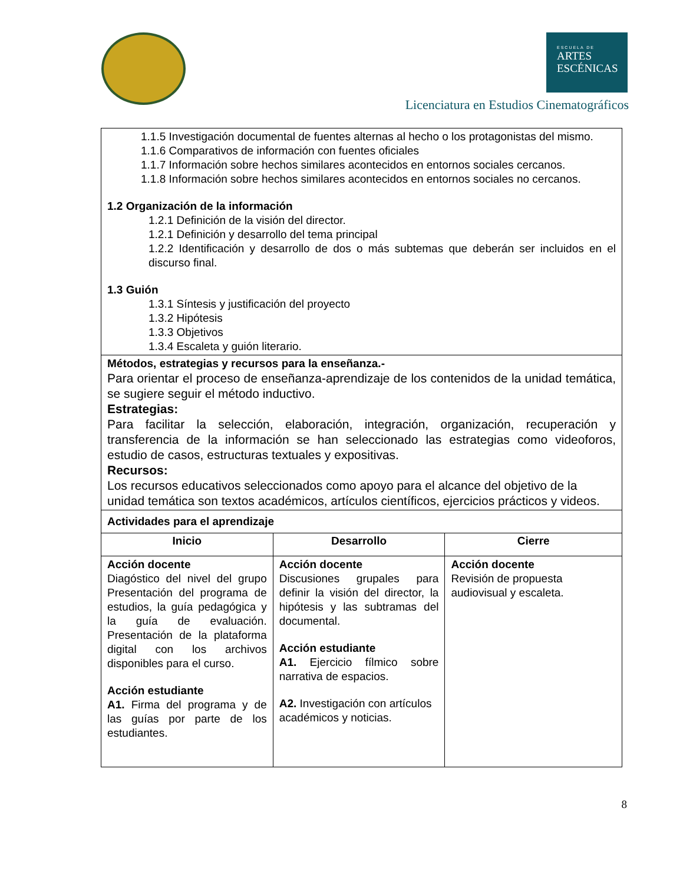ESCUELA DE
ARTES
ESCÉNICAS
Licenciatura en Estudios Cinematográficos
| 1.1.5 Investigación documental de fuentes alternas al hecho o los protagonistas del mismo. 1.1.6 Comparativos de información con fuentes oficiales 1.1.7 Información sobre hechos similares acontecidos en entornos sociales cercanos. 1.1.8 Información sobre hechos similares acontecidos en entornos sociales no cercanos. 1.2 Organización de la información 1.2.1 Definición de la visión del director. 1.2.1 Definición y desarrollo del tema principal 1.2.2 Identificación y desarrollo de dos o más subtemas que deberán ser incluidos en el discurso final. 1.3 Guión 1.3.1 Síntesis y justificación del proyecto 1.3.2 Hipótesis 1.3.3 Objetivos 1.3.4 Escaleta y guión literario. | | |
| Métodos, estrategias y recursos para la enseñanza.- Para orientar el proceso de enseñanza-aprendizaje de los contenidos de la unidad temática, se sugiere seguir el método inductivo. Estrategias: Para facilitar la selección, elaboración, integración, organización, recuperación y transferencia de la información se han seleccionado las estrategias como videoforos, estudio de casos, estructuras textuales y expositivas. Recursos: Los recursos educativos seleccionados como apoyo para el alcance del objetivo de la unidad temática son textos académicos, artículos científicos, ejercicios prácticos y videos. | | |
| Actividades para el aprendizaje | | |
| Inicio | Desarrollo | Cierre |
| Acción docente Diagóstico del nivel del grupo Presentación del programa de estudios, la guía pedagógica y la guía de evaluación. Presentación de la plataforma digital con los archivos disponibles para el curso. Acción estudiante A1. Firma del programa y de las guías por parte de los estudiantes. | Acción docente Discusiones grupales para definir la visión del director, la hipótesis y las subtramas del documental. Acción estudiante A1. Ejercicio fílmico sobre narrativa de espacios. A2. Investigación con artículos académicos y noticias. | Acción docente Revisión de propuesta audiovisual y escaleta. |
8